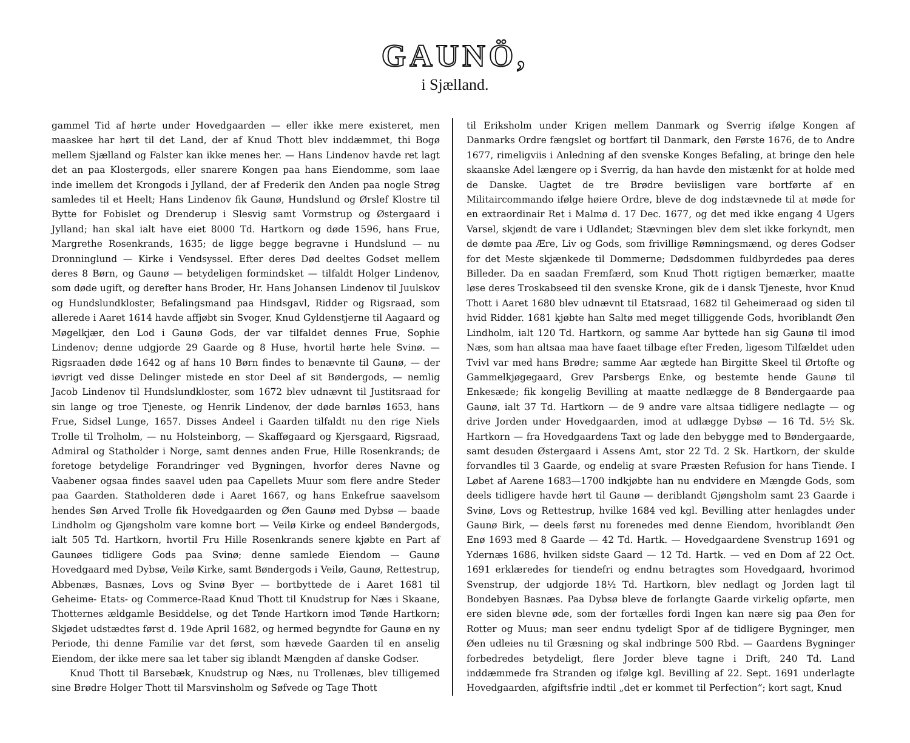GAUNÖ,
i Sjælland.
gammel Tid af hørte under Hovedgaarden — eller ikke mere existeret, men maaskee har hørt til det Land, der af Knud Thott blev inddæmmet, thi Bogø mellem Sjælland og Falster kan ikke menes her. — Hans Lindenov havde ret lagt det an paa Klostergods, eller snarere Kongen paa hans Eiendomme, som laae inde imellem det Krongods i Jylland, der af Frederik den Anden paa nogle Strøg samledes til et Heelt; Hans Lindenov fik Gaunø, Hundslund og Ørslef Klostre til Bytte for Fobislet og Drenderup i Slesvig samt Vormstrup og Østergaard i Jylland; han skal ialt have eiet 8000 Td. Hartkorn og døde 1596, hans Frue, Margrethe Rosenkrands, 1635; de ligge begge begravne i Hundslund — nu Dronninglund — Kirke i Vendsyssel. Efter deres Død deeltes Godset mellem deres 8 Børn, og Gaunø — betydeligen formindsket — tilfaldt Holger Lindenov, som døde ugift, og derefter hans Broder, Hr. Hans Johansen Lindenov til Juulskov og Hundslundkloster, Befalingsmand paa Hindsgavl, Ridder og Rigsraad, som allerede i Aaret 1614 havde affjøbt sin Svoger, Knud Gyldenstjerne til Aagaard og Møgelkjær, den Lod i Gaunø Gods, der var tilfaldet dennes Frue, Sophie Lindenov; denne udgjorde 29 Gaarde og 8 Huse, hvortil hørte hele Svinø. — Rigsraaden døde 1642 og af hans 10 Børn findes to benævnte til Gaunø, — der iøvrigt ved disse Delinger mistede en stor Deel af sit Bøndergods, — nemlig Jacob Lindenov til Hundslundkloster, som 1672 blev udnævnt til Justitsraad for sin lange og troe Tjeneste, og Henrik Lindenov, der døde barnløs 1653, hans Frue, Sidsel Lunge, 1657. Disses Andeel i Gaarden tilfaldt nu den rige Niels Trolle til Trolholm, — nu Holsteinborg, — Skafføgaard og Kjersgaard, Rigsraad, Admiral og Statholder i Norge, samt dennes anden Frue, Hille Rosenkrands; de foretoge betydelige Forandringer ved Bygningen, hvorfor deres Navne og Vaabener ogsaa findes saavel uden paa Capellets Muur som flere andre Steder paa Gaarden. Statholderen døde i Aaret 1667, og hans Enkefrue saavelsom hendes Søn Arved Trolle fik Hovedgaarden og Øen Gaunø med Dybsø — baade Lindholm og Gjøngsholm vare komne bort — Veilø Kirke og endeel Bøndergods, ialt 505 Td. Hartkorn, hvortil Fru Hille Rosenkrands senere kjøbte en Part af Gaunøes tidligere Gods paa Svinø; denne samlede Eiendom — Gaunø Hovedgaard med Dybsø, Veilø Kirke, samt Bøndergods i Veilø, Gaunø, Rettestrup, Abbenæs, Basnæs, Lovs og Svinø Byer — bortbyttede de i Aaret 1681 til Geheime- Etats- og Commerce-Raad Knud Thott til Knudstrup for Næs i Skaane, Thotternes ældgamle Besiddelse, og det Tønde Hartkorn imod Tønde Hartkorn; Skjødet udstædtes først d. 19de April 1682, og hermed begyndte for Gaunø en ny Periode, thi denne Familie var det først, som hævede Gaarden til en anselig Eiendom, der ikke mere saa let taber sig iblandt Mængden af danske Godser.
Knud Thott til Barsebæk, Knudstrup og Næs, nu Trollenæs, blev tilligemed sine Brødre Holger Thott til Marsvinsholm og Søfvede og Tage Thott
til Eriksholm under Krigen mellem Danmark og Sverrig ifølge Kongen af Danmarks Ordre fængslet og bortført til Danmark, den Første 1676, de to Andre 1677, rimeligviis i Anledning af den svenske Konges Befaling, at bringe den hele skaanske Adel længere op i Sverrig, da han havde den mistænkt for at holde med de Danske. Uagtet de tre Brødre beviisligen vare bortførte af en Militaircommando ifølge høiere Ordre, bleve de dog indstævnede til at møde for en extraordinair Ret i Malmø d. 17 Dec. 1677, og det med ikke engang 4 Ugers Varsel, skjøndt de vare i Udlandet; Stævningen blev dem slet ikke forkyndt, men de dømte paa Ære, Liv og Gods, som frivillige Rømningsmænd, og deres Godser for det Meste skjænkede til Dommerne; Dødsdommen fuldbyrdedes paa deres Billeder. Da en saadan Fremfærd, som Knud Thott rigtigen bemærker, maatte løse deres Troskabseed til den svenske Krone, gik de i dansk Tjeneste, hvor Knud Thott i Aaret 1680 blev udnævnt til Etatsraad, 1682 til Geheimeraad og siden til hvid Ridder. 1681 kjøbte han Saltø med meget tilliggende Gods, hvoriblandt Øen Lindholm, ialt 120 Td. Hartkorn, og samme Aar byttede han sig Gaunø til imod Næs, som han altsaa maa have faaet tilbage efter Freden, ligesom Tilfældet uden Tvivl var med hans Brødre; samme Aar ægtede han Birgitte Skeel til Ørtofte og Gammelkjøgegaard, Grev Parsbergs Enke, og bestemte hende Gaunø til Enkesæde; fik kongelig Bevilling at maatte nedlægge de 8 Bøndergaarde paa Gaunø, ialt 37 Td. Hartkorn — de 9 andre vare altsaa tidligere nedlagte — og drive Jorden under Hovedgaarden, imod at udlægge Dybsø — 16 Td. 5½ Sk. Hartkorn — fra Hovedgaardens Taxt og lade den bebygge med to Bøndergaarde, samt desuden Østergaard i Assens Amt, stor 22 Td. 2 Sk. Hartkorn, der skulde forvandles til 3 Gaarde, og endelig at svare Præsten Refusion for hans Tiende. I Løbet af Aarene 1683—1700 indkjøbte han nu endvidere en Mængde Gods, som deels tidligere havde hørt til Gaunø — deriblandt Gjøngsholm samt 23 Gaarde i Svinø, Lovs og Rettestrup, hvilke 1684 ved kgl. Bevilling atter henlagdes under Gaunø Birk, — deels først nu forenedes med denne Eiendom, hvoriblandt Øen Enø 1693 med 8 Gaarde — 42 Td. Hartk. — Hovedgaardene Svenstrup 1691 og Ydernæs 1686, hvilken sidste Gaard — 12 Td. Hartk. — ved en Dom af 22 Oct. 1691 erklæredes for tiendefri og endnu betragtes som Hovedgaard, hvorimod Svenstrup, der udgjorde 18½ Td. Hartkorn, blev nedlagt og Jorden lagt til Bondebyen Basnæs. Paa Dybsø bleve de forlangte Gaarde virkelig opførte, men ere siden blevne øde, som der fortælles fordi Ingen kan nære sig paa Øen for Rotter og Muus; man seer endnu tydeligt Spor af de tidligere Bygninger, men Øen udleies nu til Græsning og skal indbringe 500 Rbd. — Gaardens Bygninger forbedredes betydeligt, flere Jorder bleve tagne i Drift, 240 Td. Land inddæmmede fra Stranden og ifølge kgl. Bevilling af 22. Sept. 1691 underlagte Hovedgaarden, afgiftsfrie indtil „det er kommet til Perfection“; kort sagt, Knud